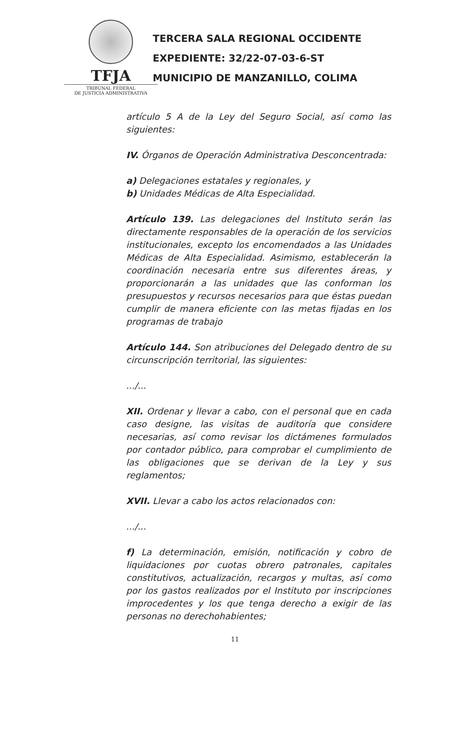TFJA
TRIBUNAL FEDERAL
DE JUSTICIA ADMINISTRATIVA
TERCERA SALA REGIONAL OCCIDENTE
EXPEDIENTE: 32/22-07-03-6-ST
MUNICIPIO DE MANZANILLO, COLIMA
artículo 5 A de la Ley del Seguro Social, así como las siguientes:
IV. Órganos de Operación Administrativa Desconcentrada:
a) Delegaciones estatales y regionales, y
b) Unidades Médicas de Alta Especialidad.
Artículo 139. Las delegaciones del Instituto serán las directamente responsables de la operación de los servicios institucionales, excepto los encomendados a las Unidades Médicas de Alta Especialidad. Asimismo, establecerán la coordinación necesaria entre sus diferentes áreas, y proporcionarán a las unidades que las conforman los presupuestos y recursos necesarios para que éstas puedan cumplir de manera eficiente con las metas fijadas en los programas de trabajo
Artículo 144. Son atribuciones del Delegado dentro de su circunscripción territorial, las siguientes:
.../...
XII. Ordenar y llevar a cabo, con el personal que en cada caso designe, las visitas de auditoría que considere necesarias, así como revisar los dictámenes formulados por contador público, para comprobar el cumplimiento de las obligaciones que se derivan de la Ley y sus reglamentos;
XVII. Llevar a cabo los actos relacionados con:
.../...
f) La determinación, emisión, notificación y cobro de liquidaciones por cuotas obrero patronales, capitales constitutivos, actualización, recargos y multas, así como por los gastos realizados por el Instituto por inscripciones improcedentes y los que tenga derecho a exigir de las personas no derechohabientes;
11